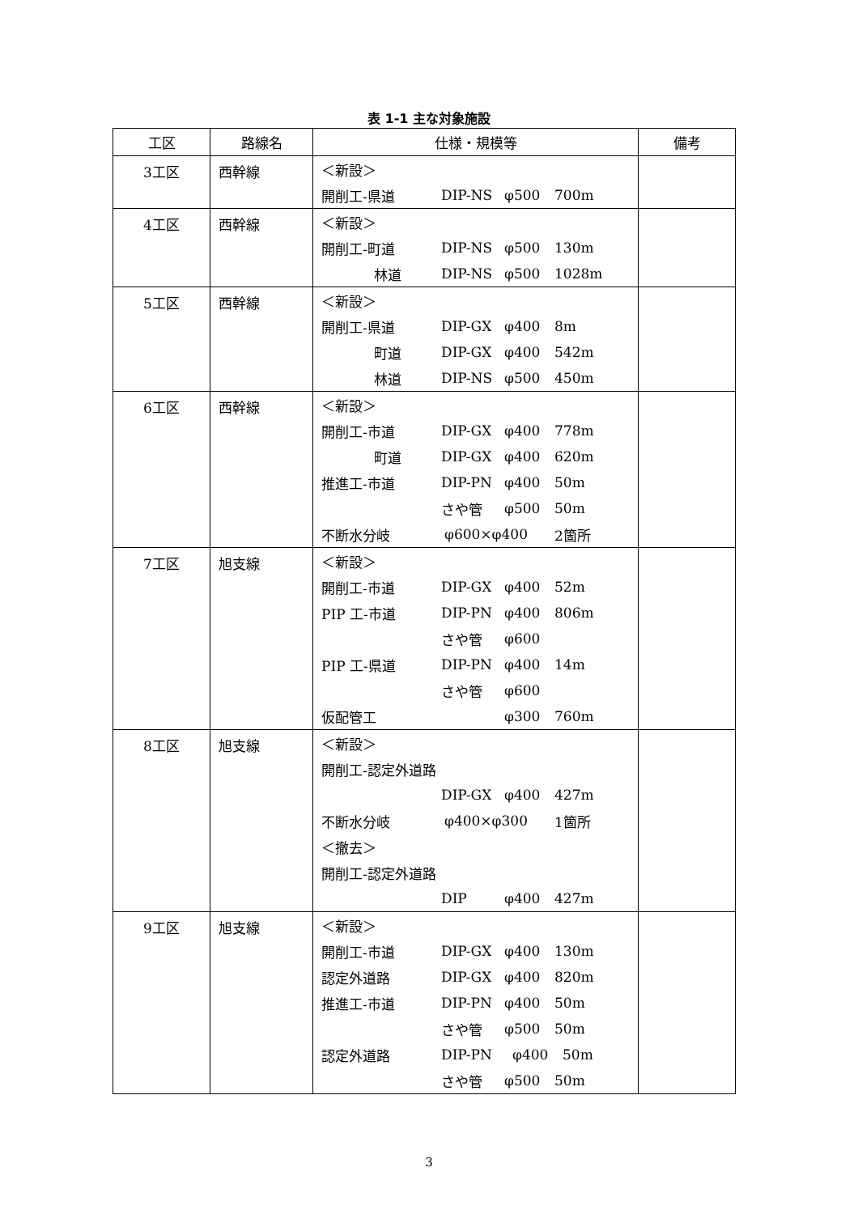表 1-1 主な対象施設
| 工区 | 路線名 | 仕様・規模等 | 備考 |
| --- | --- | --- | --- |
| 3工区 | 西幹線 | ＜新設＞ 開削工-県道 DIP-NS φ500 700m | |
| 4工区 | 西幹線 | ＜新設＞ 開削工-町道 DIP-NS φ500 130m 林道 DIP-NS φ500 1028m | |
| 5工区 | 西幹線 | ＜新設＞ 開削工-県道 DIP-GX φ400 8m 町道 DIP-GX φ400 542m 林道 DIP-NS φ500 450m | |
| 6工区 | 西幹線 | ＜新設＞ 開削工-市道 DIP-GX φ400 778m 町道 DIP-GX φ400 620m 推進工-市道 DIP-PN φ400 50m さや管 φ500 50m 不断水分岐 φ600×φ400 2箇所 | |
| 7工区 | 旭支線 | ＜新設＞ 開削工-市道 DIP-GX φ400 52m PIP 工-市道 DIP-PN φ400 806m さや管 φ600 PIP 工-県道 DIP-PN φ400 14m さや管 φ600 仮配管工 φ300 760m | |
| 8工区 | 旭支線 | ＜新設＞ 開削工-認定外道路 DIP-GX φ400 427m 不断水分岐 φ400×φ300 1箇所 ＜撤去＞ 開削工-認定外道路 DIP φ400 427m | |
| 9工区 | 旭支線 | ＜新設＞ 開削工-市道 DIP-GX φ400 130m 認定外道路 DIP-GX φ400 820m 推進工-市道 DIP-PN φ400 50m さや管 φ500 50m 認定外道路 DIP-PN φ400 50m さや管 φ500 50m | |
3